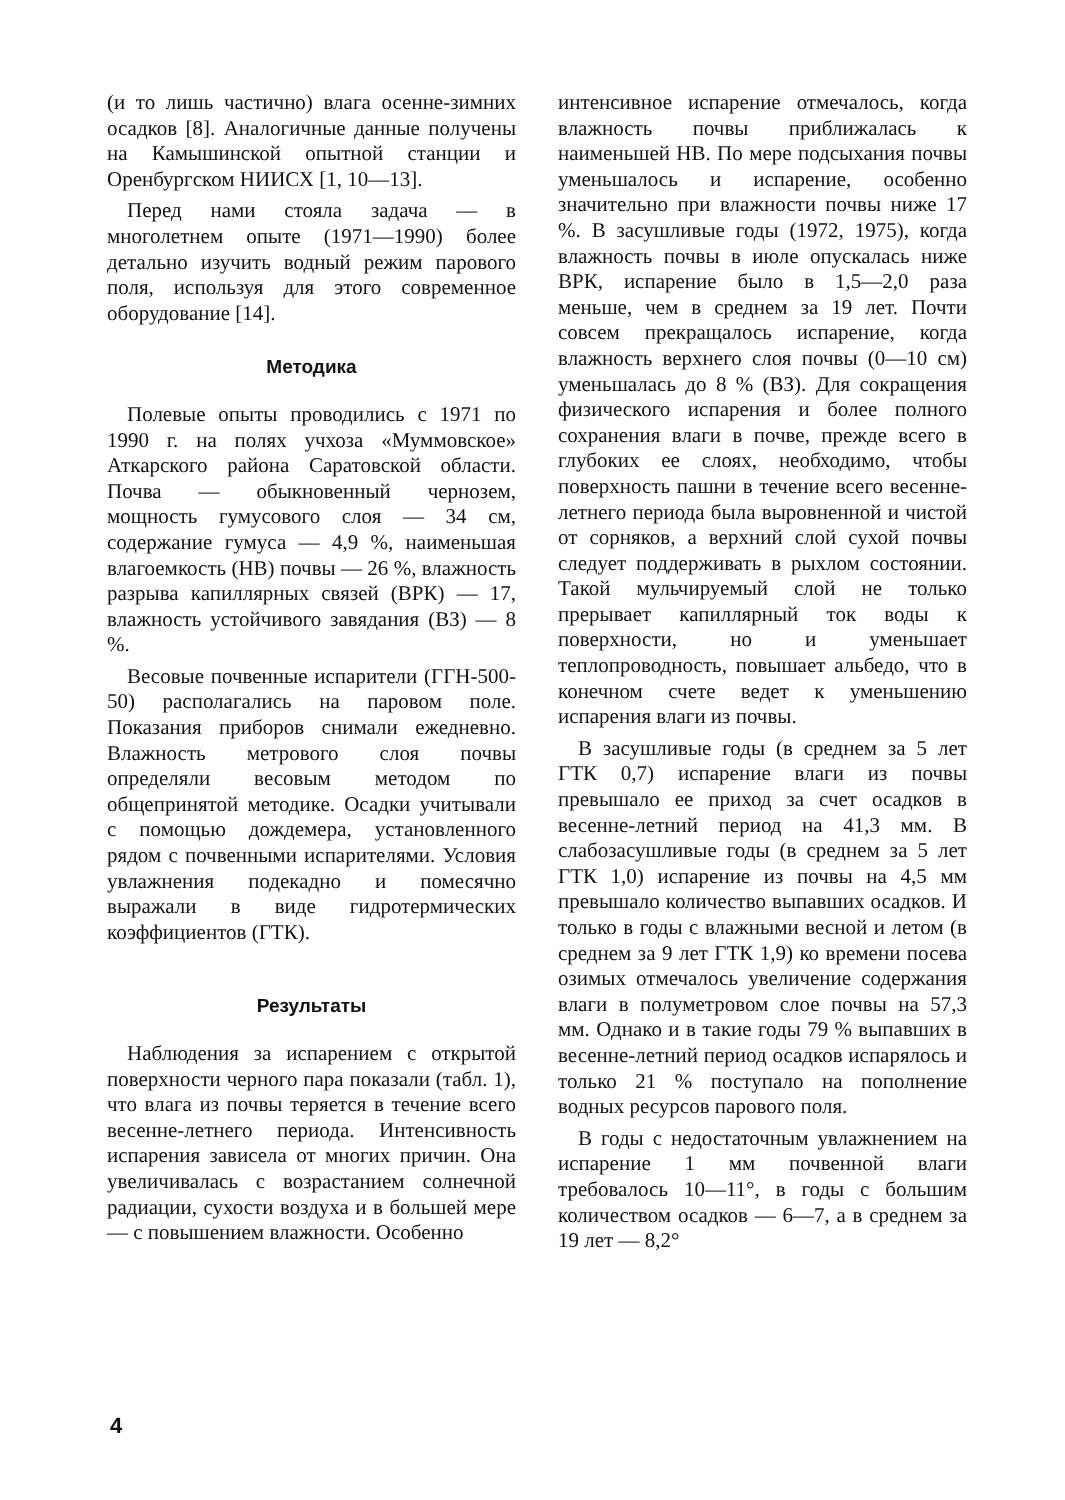(и то лишь частично) влага осенне-зимних осадков [8]. Аналогичные данные получены на Камышинской опытной станции и Оренбургском НИИСХ [1, 10—13].
Перед нами стояла задача — в многолетнем опыте (1971—1990) более детально изучить водный режим парового поля, используя для этого современное оборудование [14].
Методика
Полевые опыты проводились с 1971 по 1990 г. на полях учхоза «Муммовское» Аткарского района Саратовской области. Почва — обыкновенный чернозем, мощность гумусового слоя — 34 см, содержание гумуса — 4,9 %, наименьшая влагоемкость (НВ) почвы — 26 %, влажность разрыва капиллярных связей (ВРК) — 17, влажность устойчивого завядания (ВЗ) — 8 %.
Весовые почвенные испарители (ГГН-500-50) располагались на паровом поле. Показания приборов снимали ежедневно. Влажность метрового слоя почвы определяли весовым методом по общепринятой методике. Осадки учитывали с помощью дождемера, установленного рядом с почвенными испарителями. Условия увлажнения подекадно и помесячно выражали в виде гидротермических коэффициентов (ГТК).
Результаты
Наблюдения за испарением с открытой поверхности черного пара показали (табл. 1), что влага из почвы теряется в течение всего весенне-летнего периода. Интенсивность испарения зависела от многих причин. Она увеличивалась с возрастанием солнечной радиации, сухости воздуха и в большей мере — с повышением влажности. Особенно
интенсивное испарение отмечалось, когда влажность почвы приближалась к наименьшей НВ. По мере подсыхания почвы уменьшалось и испарение, особенно значительно при влажности почвы ниже 17 %. В засушливые годы (1972, 1975), когда влажность почвы в июле опускалась ниже ВРК, испарение было в 1,5—2,0 раза меньше, чем в среднем за 19 лет. Почти совсем прекращалось испарение, когда влажность верхнего слоя почвы (0—10 см) уменьшалась до 8 % (ВЗ). Для сокращения физического испарения и более полного сохранения влаги в почве, прежде всего в глубоких ее слоях, необходимо, чтобы поверхность пашни в течение всего весенне-летнего периода была выровненной и чистой от сорняков, а верхний слой сухой почвы следует поддерживать в рыхлом состоянии. Такой мульчируемый слой не только прерывает капиллярный ток воды к поверхности, но и уменьшает теплопроводность, повышает альбедо, что в конечном счете ведет к уменьшению испарения влаги из почвы.
В засушливые годы (в среднем за 5 лет ГТК 0,7) испарение влаги из почвы превышало ее приход за счет осадков в весенне-летний период на 41,3 мм. В слабозасушливые годы (в среднем за 5 лет ГТК 1,0) испарение из почвы на 4,5 мм превышало количество выпавших осадков. И только в годы с влажными весной и летом (в среднем за 9 лет ГТК 1,9) ко времени посева озимых отмечалось увеличение содержания влаги в полуметровом слое почвы на 57,3 мм. Однако и в такие годы 79 % выпавших в весенне-летний период осадков испарялось и только 21 % поступало на пополнение водных ресурсов парового поля.
В годы с недостаточным увлажнением на испарение 1 мм почвенной влаги требовалось 10—11°, в годы с большим количеством осадков — 6—7, а в среднем за 19 лет — 8,2°
4